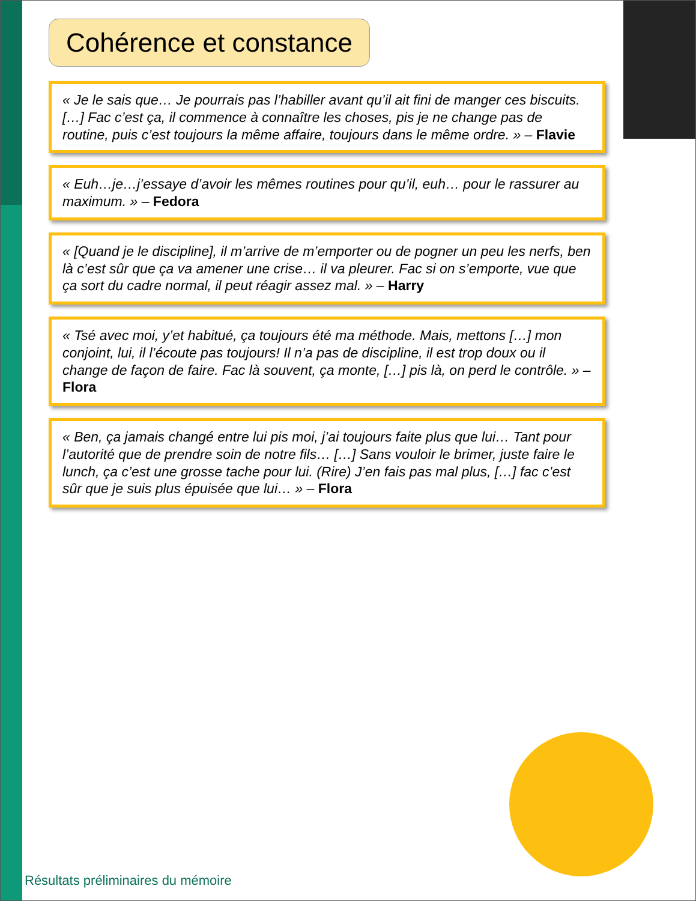Cohérence et constance
« Je le sais que… Je pourrais pas l’habiller avant qu’il ait fini de manger ces biscuits. […] Fac c’est ça, il commence à connaître les choses, pis je ne change pas de routine, puis c’est toujours la même affaire, toujours dans le même ordre. » – Flavie
« Euh…je…j’essaye d’avoir les mêmes routines pour qu’il, euh… pour le rassurer au maximum. » – Fedora
« [Quand je le discipline], il m’arrive de m’emporter ou de pogner un peu les nerfs, ben là c’est sûr que ça va amener une crise… il va pleurer. Fac si on s’emporte, vue que ça sort du cadre normal, il peut réagir assez mal. » – Harry
« Tsé avec moi, y’et habitué, ça toujours été ma méthode. Mais, mettons […] mon conjoint, lui, il l’écoute pas toujours! Il n’a pas de discipline, il est trop doux ou il change de façon de faire. Fac là souvent, ça monte, […] pis là, on perd le contrôle. » – Flora
« Ben, ça jamais changé entre lui pis moi, j’ai toujours faite plus que lui… Tant pour l’autorité que de prendre soin de notre fils… […] Sans vouloir le brimer, juste faire le lunch, ça c’est une grosse tache pour lui. (Rire) J’en fais pas mal plus, […] fac c’est sûr que je suis plus épuisée que lui… » – Flora
Résultats préliminaires du mémoire